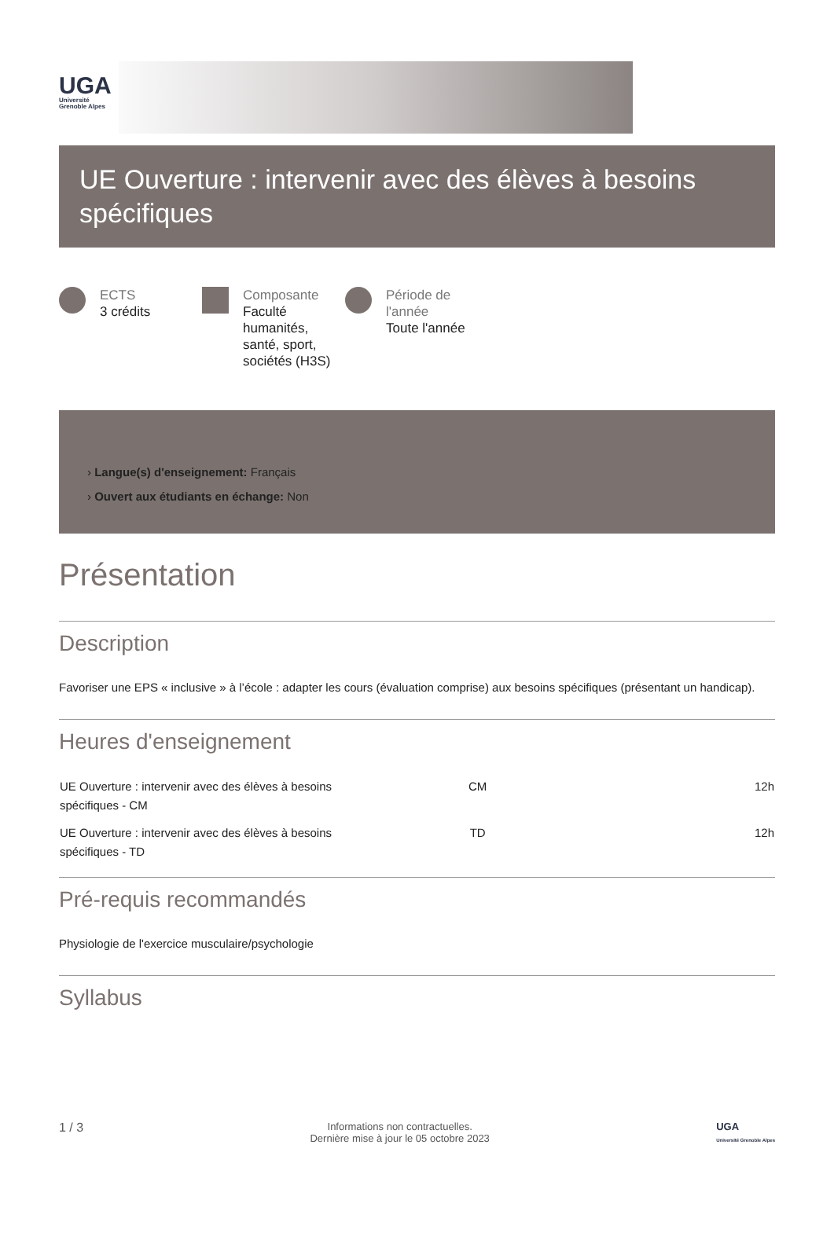UGA
Université Grenoble Alpes
UE Ouverture : intervenir avec des élèves à besoins spécifiques
ECTS
3 crédits
Composante
Faculté humanités, santé, sport, sociétés (H3S)
Période de l'année
Toute l'année
› Langue(s) d'enseignement: Français
› Ouvert aux étudiants en échange: Non
Présentation
Description
Favoriser une EPS « inclusive » à l’école : adapter les cours (évaluation comprise) aux besoins spécifiques (présentant un handicap).
Heures d'enseignement
| UE Ouverture : intervenir avec des élèves à besoins spécifiques - CM | CM | 12h |
| UE Ouverture : intervenir avec des élèves à besoins spécifiques - TD | TD | 12h |
Pré-requis recommandés
Physiologie de l'exercice musculaire/psychologie
Syllabus
1 / 3 Informations non contractuelles.
Dernière mise à jour le 05 octobre 2023 UGA
Université Grenoble Alpes